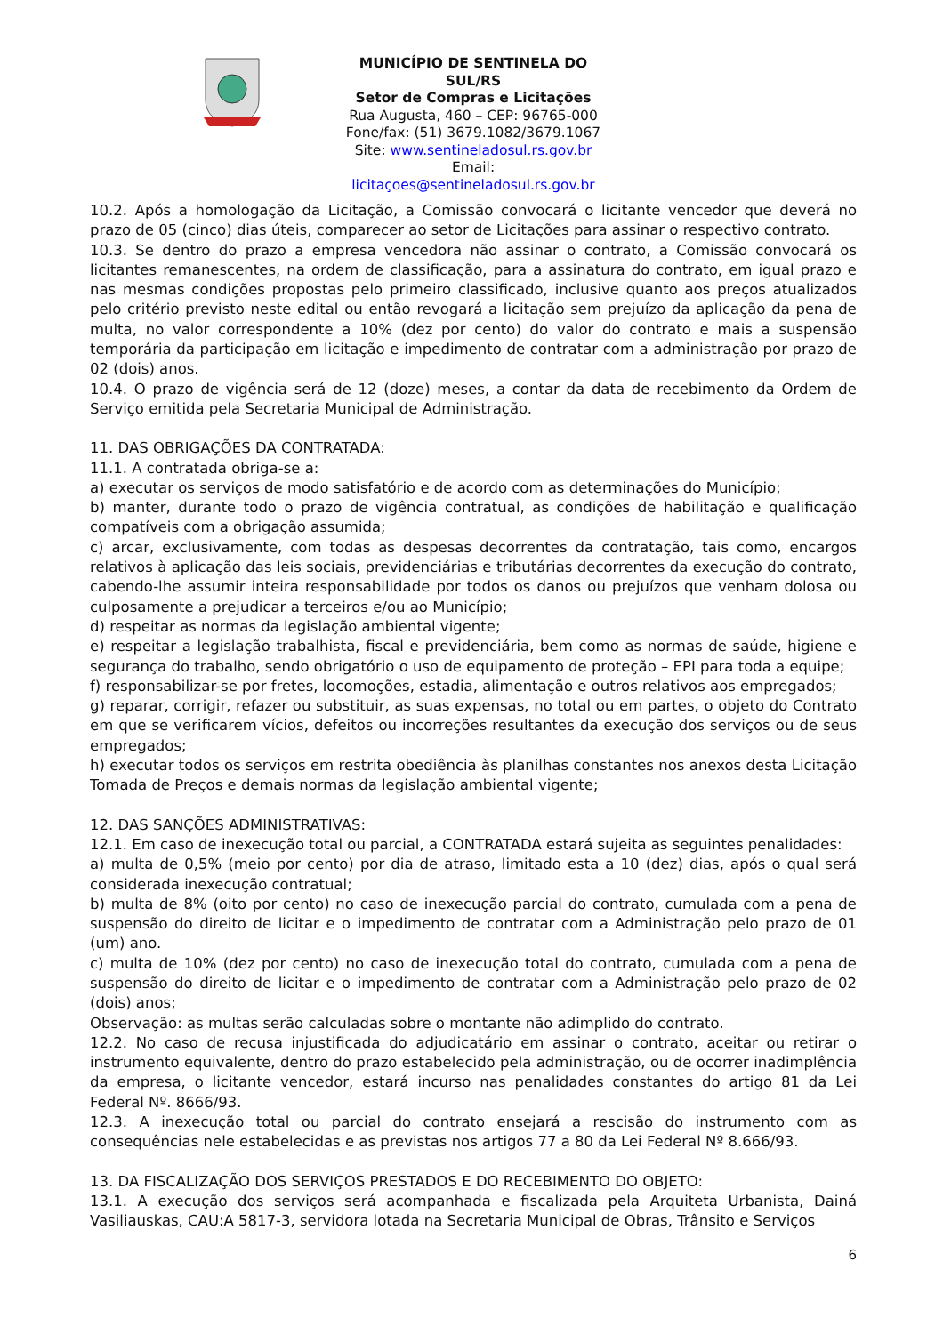MUNICÍPIO DE SENTINELA DO SUL/RS
Setor de Compras e Licitações
Rua Augusta, 460 – CEP: 96765-000
Fone/fax: (51) 3679.1082/3679.1067
Site: www.sentineladosul.rs.gov.br
Email: licitaçoes@sentineladosul.rs.gov.br
10.2. Após a homologação da Licitação, a Comissão convocará o licitante vencedor que deverá no prazo de 05 (cinco) dias úteis, comparecer ao setor de Licitações para assinar o respectivo contrato.
10.3. Se dentro do prazo a empresa vencedora não assinar o contrato, a Comissão convocará os licitantes remanescentes, na ordem de classificação, para a assinatura do contrato, em igual prazo e nas mesmas condições propostas pelo primeiro classificado, inclusive quanto aos preços atualizados pelo critério previsto neste edital ou então revogará a licitação sem prejuízo da aplicação da pena de multa, no valor correspondente a 10% (dez por cento) do valor do contrato e mais a suspensão temporária da participação em licitação e impedimento de contratar com a administração por prazo de 02 (dois) anos.
10.4. O prazo de vigência será de 12 (doze) meses, a contar da data de recebimento da Ordem de Serviço emitida pela Secretaria Municipal de Administração.
11. DAS OBRIGAÇÕES DA CONTRATADA:
11.1. A contratada obriga-se a:
a) executar os serviços de modo satisfatório e de acordo com as determinações do Município;
b) manter, durante todo o prazo de vigência contratual, as condições de habilitação e qualificação compatíveis com a obrigação assumida;
c) arcar, exclusivamente, com todas as despesas decorrentes da contratação, tais como, encargos relativos à aplicação das leis sociais, previdenciárias e tributárias decorrentes da execução do contrato, cabendo-lhe assumir inteira responsabilidade por todos os danos ou prejuízos que venham dolosa ou culposamente a prejudicar a terceiros e/ou ao Município;
d) respeitar as normas da legislação ambiental vigente;
e) respeitar a legislação trabalhista, fiscal e previdenciária, bem como as normas de saúde, higiene e segurança do trabalho, sendo obrigatório o uso de equipamento de proteção – EPI para toda a equipe;
f) responsabilizar-se por fretes, locomoções, estadia, alimentação e outros relativos aos empregados;
g) reparar, corrigir, refazer ou substituir, as suas expensas, no total ou em partes, o objeto do Contrato em que se verificarem vícios, defeitos ou incorreções resultantes da execução dos serviços ou de seus empregados;
h) executar todos os serviços em restrita obediência às planilhas constantes nos anexos desta Licitação Tomada de Preços e demais normas da legislação ambiental vigente;
12. DAS SANÇÕES ADMINISTRATIVAS:
12.1. Em caso de inexecução total ou parcial, a CONTRATADA estará sujeita as seguintes penalidades:
a) multa de 0,5% (meio por cento) por dia de atraso, limitado esta a 10 (dez) dias, após o qual será considerada inexecução contratual;
b) multa de 8% (oito por cento) no caso de inexecução parcial do contrato, cumulada com a pena de suspensão do direito de licitar e o impedimento de contratar com a Administração pelo prazo de 01 (um) ano.
c) multa de 10% (dez por cento) no caso de inexecução total do contrato, cumulada com a pena de suspensão do direito de licitar e o impedimento de contratar com a Administração pelo prazo de 02 (dois) anos;
Observação: as multas serão calculadas sobre o montante não adimplido do contrato.
12.2. No caso de recusa injustificada do adjudicatário em assinar o contrato, aceitar ou retirar o instrumento equivalente, dentro do prazo estabelecido pela administração, ou de ocorrer inadimplência da empresa, o licitante vencedor, estará incurso nas penalidades constantes do artigo 81 da Lei Federal Nº. 8666/93.
12.3. A inexecução total ou parcial do contrato ensejará a rescisão do instrumento com as consequências nele estabelecidas e as previstas nos artigos 77 a 80 da Lei Federal Nº 8.666/93.
13. DA FISCALIZAÇÃO DOS SERVIÇOS PRESTADOS E DO RECEBIMENTO DO OBJETO:
13.1. A execução dos serviços será acompanhada e fiscalizada pela Arquiteta Urbanista, Dainá Vasiliauskas, CAU:A 5817-3, servidora lotada na Secretaria Municipal de Obras, Trânsito e Serviços
6